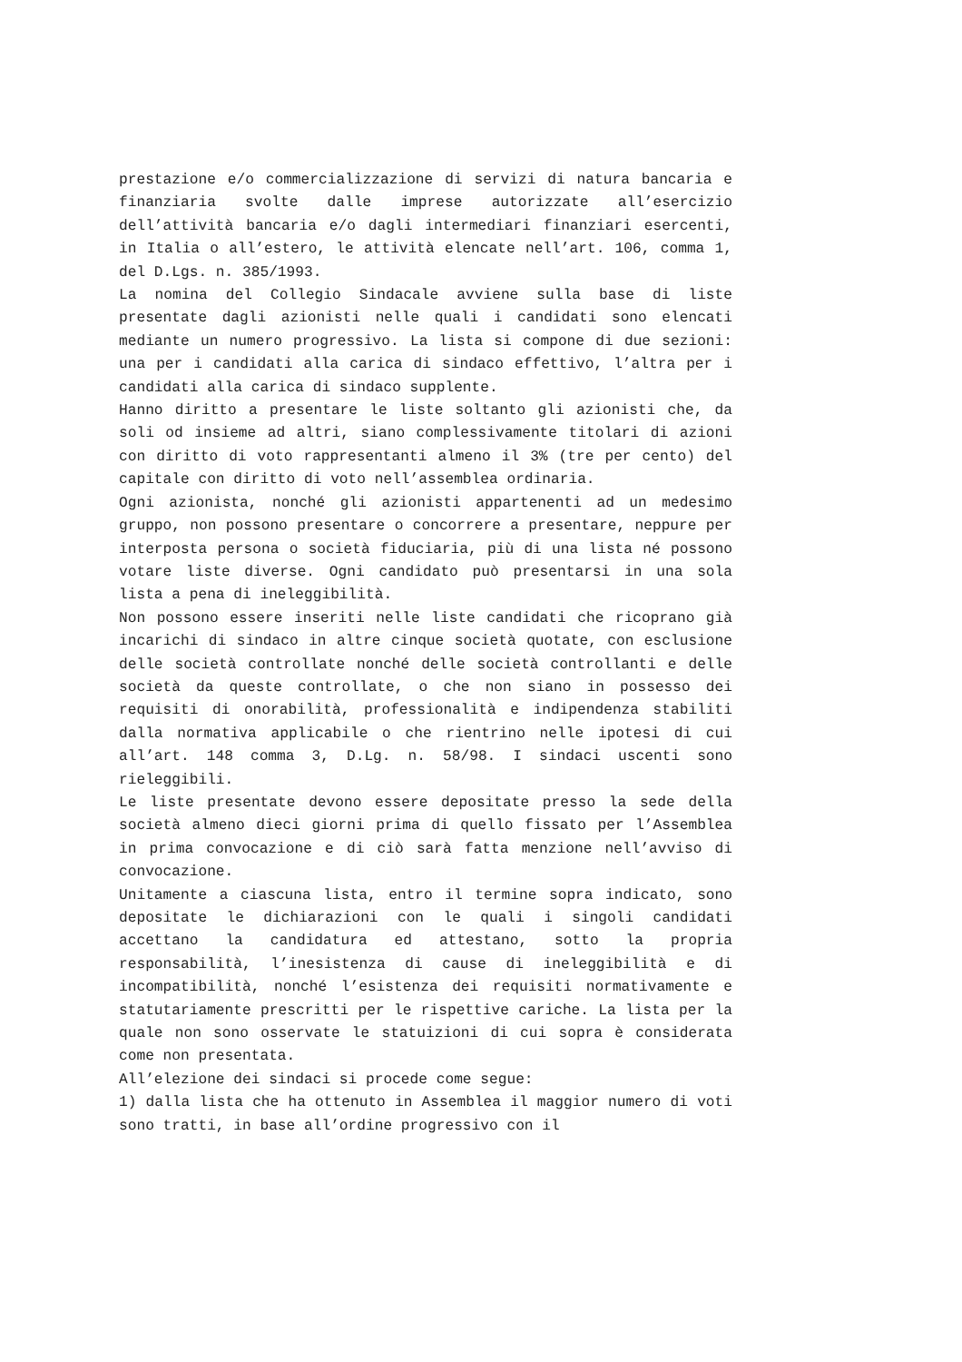prestazione e/o commercializzazione di servizi di natura bancaria e finanziaria svolte dalle imprese autorizzate all’esercizio dell’attività bancaria e/o dagli intermediari finanziari esercenti, in Italia o all’estero, le attività elencate nell’art. 106, comma 1, del D.Lgs. n. 385/1993.
La nomina del Collegio Sindacale avviene sulla base di liste presentate dagli azionisti nelle quali i candidati sono elencati mediante un numero progressivo. La lista si compone di due sezioni: una per i candidati alla carica di sindaco effettivo, l’altra per i candidati alla carica di sindaco supplente.
Hanno diritto a presentare le liste soltanto gli azionisti che, da soli od insieme ad altri, siano complessivamente titolari di azioni con diritto di voto rappresentanti almeno il 3% (tre per cento) del capitale con diritto di voto nell’assemblea ordinaria.
Ogni azionista, nonché gli azionisti appartenenti ad un medesimo gruppo, non possono presentare o concorrere a presentare, neppure per interposta persona o società fiduciaria, più di una lista né possono votare liste diverse. Ogni candidato può presentarsi in una sola lista a pena di ineleggibilità.
Non possono essere inseriti nelle liste candidati che ricoprano già incarichi di sindaco in altre cinque società quotate, con esclusione delle società controllate nonché delle società controllanti e delle società da queste controllate, o che non siano in possesso dei requisiti di onorabilità, professionalità e indipendenza stabiliti dalla normativa applicabile o che rientrino nelle ipotesi di cui all’art. 148 comma 3, D.Lg. n. 58/98. I sindaci uscenti sono rieleggibili.
Le liste presentate devono essere depositate presso la sede della società almeno dieci giorni prima di quello fissato per l’Assemblea in prima convocazione e di ciò sarà fatta menzione nell’avviso di convocazione.
Unitamente a ciascuna lista, entro il termine sopra indicato, sono depositate le dichiarazioni con le quali i singoli candidati accettano la candidatura ed attestano, sotto la propria responsabilità, l’inesistenza di cause di ineleggibilità e di incompatibilità, nonché l’esistenza dei requisiti normativamente e statutariamente prescritti per le rispettive cariche. La lista per la quale non sono osservate le statuizioni di cui sopra è considerata come non presentata.
All’elezione dei sindaci si procede come segue:
1) dalla lista che ha ottenuto in Assemblea il maggior numero di voti sono tratti, in base all’ordine progressivo con il